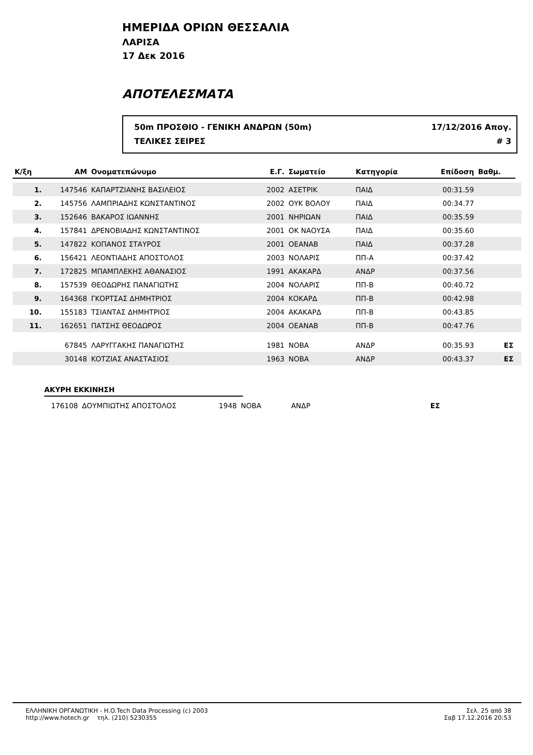ΗΜΕΡΙΔΑ ΟΡΙΩΝ ΘΕΣΣΑΛΙΑ
ΛΑΡΙΣΑ
17 Δεκ 2016
ΑΠΟΤΕΛΕΣΜΑΤΑ
50m ΠΡΟΣΘΙΟ - ΓΕΝΙΚΗ ΑΝΔΡΩΝ (50m)
ΤΕΛΙΚΕΣ ΣΕΙΡΕΣ
17/12/2016 Απογ.
# 3
| Κ/ξη | ΑΜ | Ονοματεπώνυμο | Ε.Γ. | Σωματείο | Κατηγορία | Επίδοση | Βαθμ. | |
| --- | --- | --- | --- | --- | --- | --- | --- | --- |
| 1. | 147546 | ΚΑΠΑΡΤΖΙΑΝΗΣ ΒΑΣΙΛΕΙΟΣ | 2002 | ΑΣΕΤΡΙΚ | ΠΑΙΔ | 00:31.59 | | |
| 2. | 145756 | ΛΑΜΠΡΙΑΔΗΣ ΚΩΝΣΤΑΝΤΙΝΟΣ | 2002 | ΟΥΚ ΒΟΛΟΥ | ΠΑΙΔ | 00:34.77 | | |
| 3. | 152646 | ΒΑΚΑΡΟΣ ΙΩΑΝΝΗΣ | 2001 | ΝΗΡΙΩΑΝ | ΠΑΙΔ | 00:35.59 | | |
| 4. | 157841 | ΔΡΕΝΟΒΙΑΔΗΣ ΚΩΝΣΤΑΝΤΙΝΟΣ | 2001 | ΟΚ ΝΑΟΥΣΑ | ΠΑΙΔ | 00:35.60 | | |
| 5. | 147822 | ΚΟΠΑΝΟΣ ΣΤΑΥΡΟΣ | 2001 | ΟΕΑΝΑΒ | ΠΑΙΔ | 00:37.28 | | |
| 6. | 156421 | ΛΕΟΝΤΙΑΔΗΣ ΑΠΟΣΤΟΛΟΣ | 2003 | ΝΟΛΑΡΙΣ | ΠΠ-Α | 00:37.42 | | |
| 7. | 172825 | ΜΠΑΜΠΛΕΚΗΣ ΑΘΑΝΑΣΙΟΣ | 1991 | ΑΚΑΚΑΡΔ | ΑΝΔΡ | 00:37.56 | | |
| 8. | 157539 | ΘΕΟΔΩΡΗΣ ΠΑΝΑΓΙΩΤΗΣ | 2004 | ΝΟΛΑΡΙΣ | ΠΠ-Β | 00:40.72 | | |
| 9. | 164368 | ΓΚΟΡΤΣΑΣ ΔΗΜΗΤΡΙΟΣ | 2004 | ΚΟΚΑΡΔ | ΠΠ-Β | 00:42.98 | | |
| 10. | 155183 | ΤΣΙΑΝΤΑΣ ΔΗΜΗΤΡΙΟΣ | 2004 | ΑΚΑΚΑΡΔ | ΠΠ-Β | 00:43.85 | | |
| 11. | 162651 | ΠΑΤΣΗΣ ΘΕΟΔΩΡΟΣ | 2004 | ΟΕΑΝΑΒ | ΠΠ-Β | 00:47.76 | | |
| | 67845 | ΛΑΡΥΓΓΑΚΗΣ ΠΑΝΑΓΙΩΤΗΣ | 1981 | ΝΟΒΑ | ΑΝΔΡ | 00:35.93 | ΕΣ | |
| | 30148 | ΚΟΤΖΙΑΣ ΑΝΑΣΤΑΣΙΟΣ | 1963 | ΝΟΒΑ | ΑΝΔΡ | 00:43.37 | ΕΣ | |
ΑΚΥΡΗ ΕΚΚΙΝΗΣΗ
| | 176108 | ΔΟΥΜΠΙΩΤΗΣ ΑΠΟΣΤΟΛΟΣ | 1948 | ΝΟΒΑ | ΑΝΔΡ | | ΕΣ | |
ΕΛΛΗΝΙΚΗ ΟΡΓΑΝΩΤΙΚΗ - H.O.Tech Data Processing (c) 2003
http://www.hotech.gr τηλ. (210) 5230355
Σελ. 25 από 38
Σαβ 17.12.2016 20:53